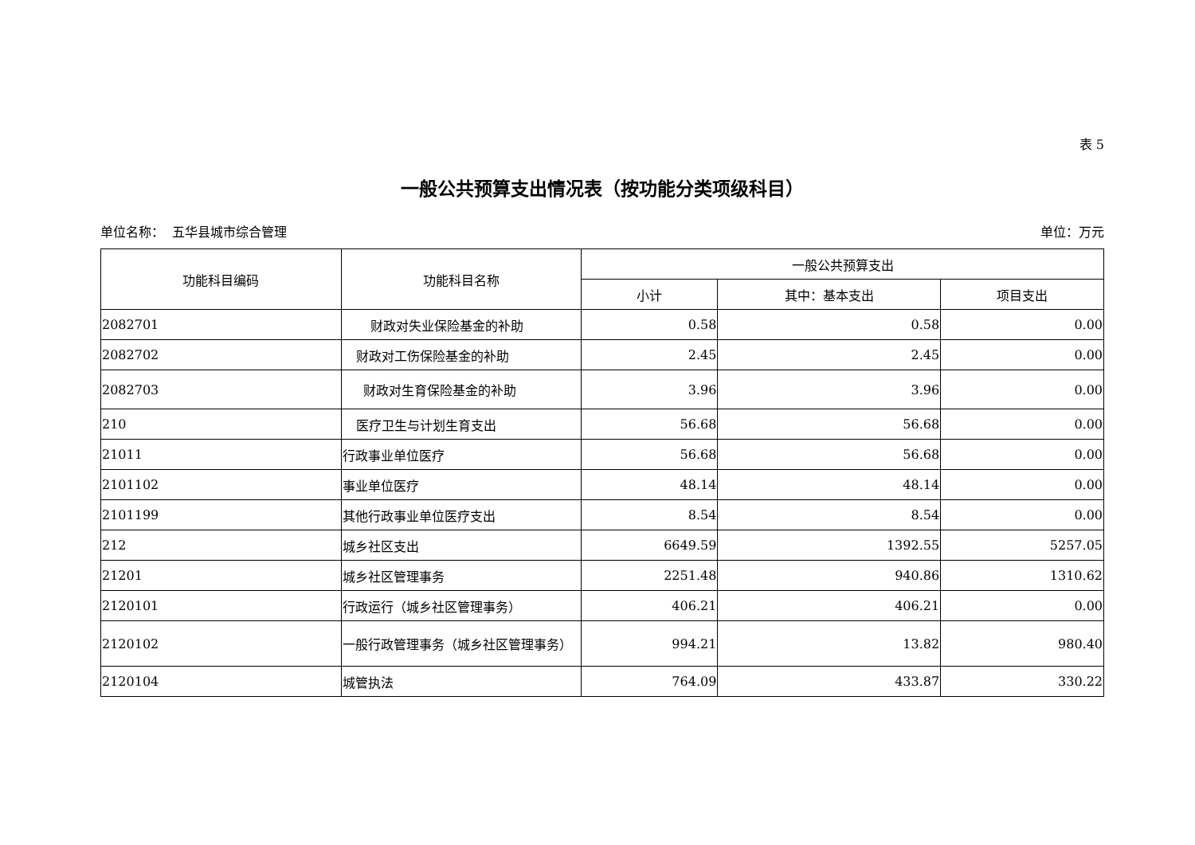表 5
一般公共预算支出情况表（按功能分类项级科目）
单位名称： 五华县城市综合管理 单位：万元
| 功能科目编码 | 功能科目名称 | 一般公共预算支出 | | |
| --- | --- | --- | --- | --- |
| | | 小计 | 其中：基本支出 | 项目支出 |
| 2082701 | 财政对失业保险基金的补助 | 0.58 | 0.58 | 0.00 |
| 2082702 | 财政对工伤保险基金的补助 | 2.45 | 2.45 | 0.00 |
| 2082703 | 财政对生育保险基金的补助 | 3.96 | 3.96 | 0.00 |
| 210 | 医疗卫生与计划生育支出 | 56.68 | 56.68 | 0.00 |
| 21011 | 行政事业单位医疗 | 56.68 | 56.68 | 0.00 |
| 2101102 | 事业单位医疗 | 48.14 | 48.14 | 0.00 |
| 2101199 | 其他行政事业单位医疗支出 | 8.54 | 8.54 | 0.00 |
| 212 | 城乡社区支出 | 6649.59 | 1392.55 | 5257.05 |
| 21201 | 城乡社区管理事务 | 2251.48 | 940.86 | 1310.62 |
| 2120101 | 行政运行（城乡社区管理事务） | 406.21 | 406.21 | 0.00 |
| 2120102 | 一般行政管理事务（城乡社区管理事务） | 994.21 | 13.82 | 980.40 |
| 2120104 | 城管执法 | 764.09 | 433.87 | 330.22 |